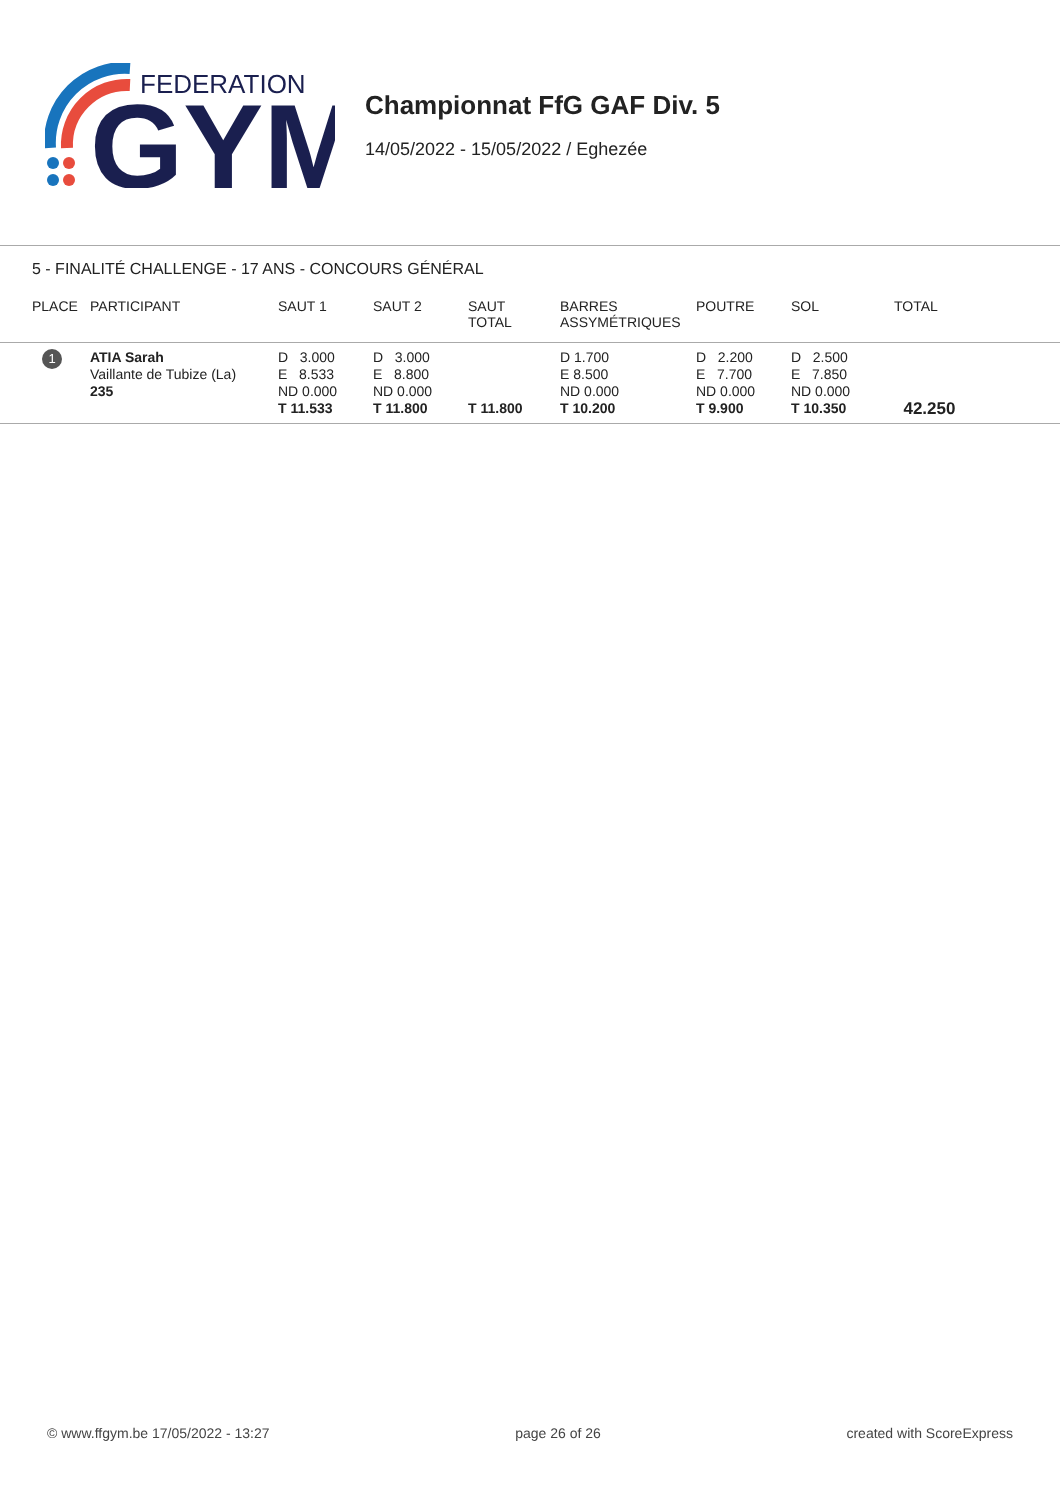FEDERATION
GYM
Championnat FfG GAF Div. 5
14/05/2022 - 15/05/2022 / Eghezée
5 - FINALITÉ CHALLENGE - 17 ANS - CONCOURS GÉNÉRAL
| PLACE | PARTICIPANT | SAUT 1 | SAUT 2 | SAUT TOTAL | BARRES ASSYMÉTRIQUES | POUTRE | SOL | TOTAL |
| --- | --- | --- | --- | --- | --- | --- | --- | --- |
| 1 | ATIA Sarah Vaillante de Tubize (La) 235 | D 3.000 E 8.533 ND 0.000 T 11.533 | D 3.000 E 8.800 ND 0.000 T 11.800 | T 11.800 | D 1.700 E 8.500 ND 0.000 T 10.200 | D 2.200 E 7.700 ND 0.000 T 9.900 | D 2.500 E 7.850 ND 0.000 T 10.350 | 42.250 |
© www.ffgym.be 17/05/2022 - 13:27 page 26 of 26 created with ScoreExpress